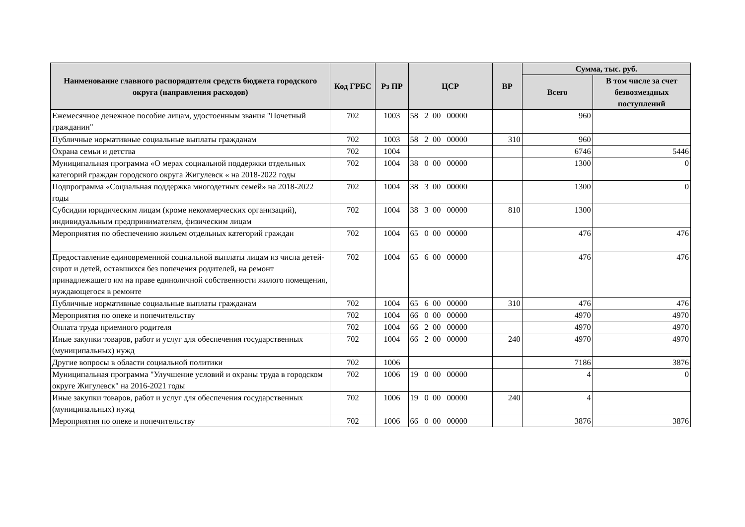| Наименование главного распорядителя средств бюджета городского округа (направления расходов) | Код ГРБС | Рз ПР | ЦСР | ВР | Сумма, тыс. руб. | |
| --- | --- | --- | --- | --- | --- | --- |
| | | | | | Всего | В том числе за счет безвозмездных поступлений |
| Ежемесячное денежное пособие лицам, удостоенным звания "Почетный гражданин" | 702 | 1003 | 58 2 00 00000 | | 960 | |
| Публичные нормативные социальные выплаты гражданам | 702 | 1003 | 58 2 00 00000 | 310 | 960 | |
| Охрана семьи и детства | 702 | 1004 | | | 6746 | 5446 |
| Муниципальная программа «О мерах социальной поддержки отдельных категорий граждан городского округа Жигулевск « на 2018-2022 годы | 702 | 1004 | 38 0 00 00000 | | 1300 | 0 |
| Подпрограмма «Социальная поддержка многодетных семей» на 2018-2022 годы | 702 | 1004 | 38 3 00 00000 | | 1300 | 0 |
| Субсидии юридическим лицам (кроме некоммерческих организаций), индивидуальным предпринимателям, физическим лицам | 702 | 1004 | 38 3 00 00000 | 810 | 1300 | |
| Мероприятия по обеспечению жильем отдельных категорий граждан | 702 | 1004 | 65 0 00 00000 | | 476 | 476 |
| Предоставление единовременной социальной выплаты лицам из числа детей-сирот и детей, оставшихся без попечения родителей, на ремонт принадлежащего им на праве единоличной собственности жилого помещения, нуждающегося в ремонте | 702 | 1004 | 65 6 00 00000 | | 476 | 476 |
| Публичные нормативные социальные выплаты гражданам | 702 | 1004 | 65 6 00 00000 | 310 | 476 | 476 |
| Мероприятия по опеке и попечительству | 702 | 1004 | 66 0 00 00000 | | 4970 | 4970 |
| Оплата труда приемного родителя | 702 | 1004 | 66 2 00 00000 | | 4970 | 4970 |
| Иные закупки товаров, работ и услуг для обеспечения государственных (муниципальных) нужд | 702 | 1004 | 66 2 00 00000 | 240 | 4970 | 4970 |
| Другие вопросы в области социальной политики | 702 | 1006 | | | 7186 | 3876 |
| Муниципальная программа "Улучшение условий и охраны труда в городском округе Жигулевск" на 2016-2021 годы | 702 | 1006 | 19 0 00 00000 | | 4 | 0 |
| Иные закупки товаров, работ и услуг для обеспечения государственных (муниципальных) нужд | 702 | 1006 | 19 0 00 00000 | 240 | 4 | |
| Мероприятия по опеке и попечительству | 702 | 1006 | 66 0 00 00000 | | 3876 | 3876 |